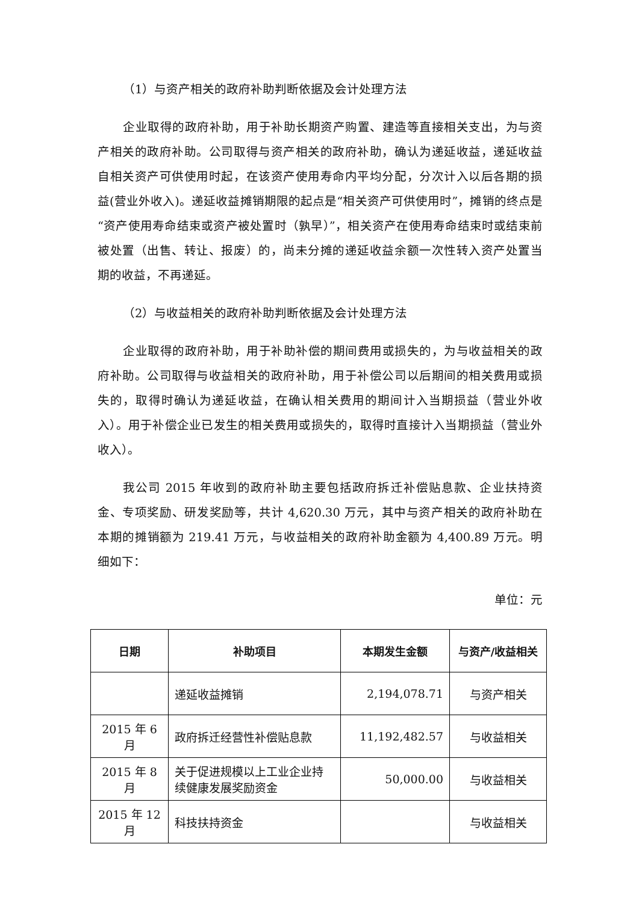（1）与资产相关的政府补助判断依据及会计处理方法
企业取得的政府补助，用于补助长期资产购置、建造等直接相关支出，为与资产相关的政府补助。公司取得与资产相关的政府补助，确认为递延收益，递延收益自相关资产可供使用时起，在该资产使用寿命内平均分配，分次计入以后各期的损益(营业外收入)。递延收益摊销期限的起点是“相关资产可供使用时”，摊销的终点是“资产使用寿命结束或资产被处置时（孰早）”，相关资产在使用寿命结束时或结束前被处置（出售、转让、报废）的，尚未分摊的递延收益余额一次性转入资产处置当期的收益，不再递延。
（2）与收益相关的政府补助判断依据及会计处理方法
企业取得的政府补助，用于补助补偿的期间费用或损失的，为与收益相关的政府补助。公司取得与收益相关的政府补助，用于补偿公司以后期间的相关费用或损失的，取得时确认为递延收益，在确认相关费用的期间计入当期损益（营业外收入）。用于补偿企业已发生的相关费用或损失的，取得时直接计入当期损益（营业外收入）。
我公司 2015 年收到的政府补助主要包括政府拆迁补偿贴息款、企业扶持资金、专项奖励、研发奖励等，共计 4,620.30 万元，其中与资产相关的政府补助在本期的摊销额为 219.41 万元，与收益相关的政府补助金额为 4,400.89 万元。明细如下：
单位：元
| 日期 | 补助项目 | 本期发生金额 | 与资产/收益相关 |
| --- | --- | --- | --- |
| | 递延收益摊销 | 2,194,078.71 | 与资产相关 |
| 2015 年 6 月 | 政府拆迁经营性补偿贴息款 | 11,192,482.57 | 与收益相关 |
| 2015 年 8 月 | 关于促进规模以上工业企业持续健康发展奖励资金 | 50,000.00 | 与收益相关 |
| 2015 年 12 月 | 科技扶持资金 | | 与收益相关 |